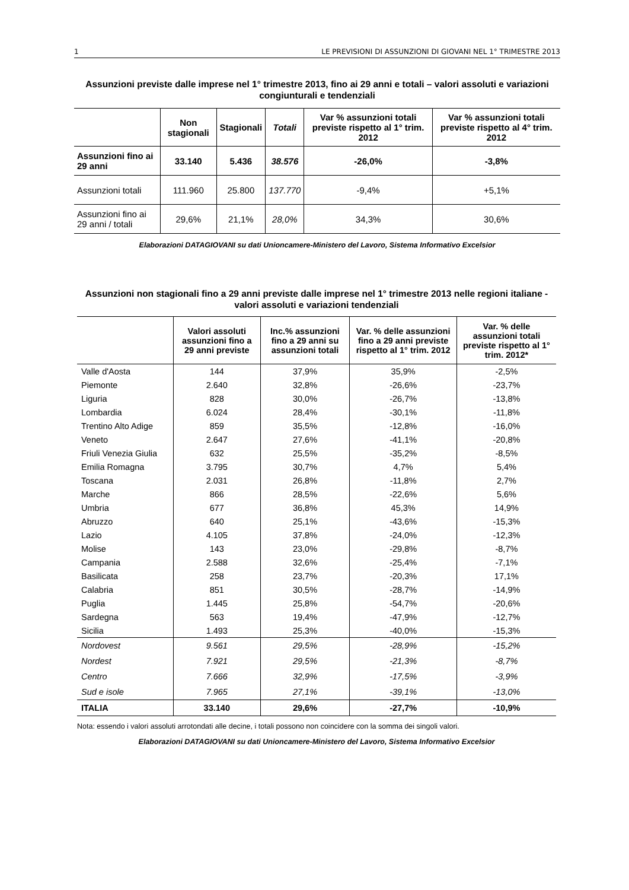1 LE PREVISIONI DI ASSUNZIONI DI GIOVANI NEL 1° TRIMESTRE 2013
Assunzioni previste dalle imprese nel 1° trimestre 2013, fino ai 29 anni e totali – valori assoluti e variazioni congiunturali e tendenziali
| | Non stagionali | Stagionali | Totali | Var % assunzioni totali previste rispetto al 1° trim. 2012 | Var % assunzioni totali previste rispetto al 4° trim. 2012 |
| --- | --- | --- | --- | --- | --- |
| Assunzioni fino ai 29 anni | 33.140 | 5.436 | 38.576 | -26,0% | -3,8% |
| Assunzioni totali | 111.960 | 25.800 | 137.770 | -9,4% | +5,1% |
| Assunzioni fino ai 29 anni / totali | 29,6% | 21,1% | 28,0% | 34,3% | 30,6% |
Elaborazioni DATAGIOVANI su dati Unioncamere-Ministero del Lavoro, Sistema Informativo Excelsior
Assunzioni non stagionali fino a 29 anni previste dalle imprese nel 1° trimestre 2013 nelle regioni italiane - valori assoluti e variazioni tendenziali
| | Valori assoluti assunzioni fino a 29 anni previste | Inc.% assunzioni fino a 29 anni su assunzioni totali | Var. % delle assunzioni fino a 29 anni previste rispetto al 1° trim. 2012 | Var. % delle assunzioni totali previste rispetto al 1° trim. 2012* |
| --- | --- | --- | --- | --- |
| Valle d'Aosta | 144 | 37,9% | 35,9% | -2,5% |
| Piemonte | 2.640 | 32,8% | -26,6% | -23,7% |
| Liguria | 828 | 30,0% | -26,7% | -13,8% |
| Lombardia | 6.024 | 28,4% | -30,1% | -11,8% |
| Trentino Alto Adige | 859 | 35,5% | -12,8% | -16,0% |
| Veneto | 2.647 | 27,6% | -41,1% | -20,8% |
| Friuli Venezia Giulia | 632 | 25,5% | -35,2% | -8,5% |
| Emilia Romagna | 3.795 | 30,7% | 4,7% | 5,4% |
| Toscana | 2.031 | 26,8% | -11,8% | 2,7% |
| Marche | 866 | 28,5% | -22,6% | 5,6% |
| Umbria | 677 | 36,8% | 45,3% | 14,9% |
| Abruzzo | 640 | 25,1% | -43,6% | -15,3% |
| Lazio | 4.105 | 37,8% | -24,0% | -12,3% |
| Molise | 143 | 23,0% | -29,8% | -8,7% |
| Campania | 2.588 | 32,6% | -25,4% | -7,1% |
| Basilicata | 258 | 23,7% | -20,3% | 17,1% |
| Calabria | 851 | 30,5% | -28,7% | -14,9% |
| Puglia | 1.445 | 25,8% | -54,7% | -20,6% |
| Sardegna | 563 | 19,4% | -47,9% | -12,7% |
| Sicilia | 1.493 | 25,3% | -40,0% | -15,3% |
| Nordovest | 9.561 | 29,5% | -28,9% | -15,2% |
| Nordest | 7.921 | 29,5% | -21,3% | -8,7% |
| Centro | 7.666 | 32,9% | -17,5% | -3,9% |
| Sud e isole | 7.965 | 27,1% | -39,1% | -13,0% |
| ITALIA | 33.140 | 29,6% | -27,7% | -10,9% |
Nota: essendo i valori assoluti arrotondati alle decine, i totali possono non coincidere con la somma dei singoli valori.
Elaborazioni DATAGIOVANI su dati Unioncamere-Ministero del Lavoro, Sistema Informativo Excelsior